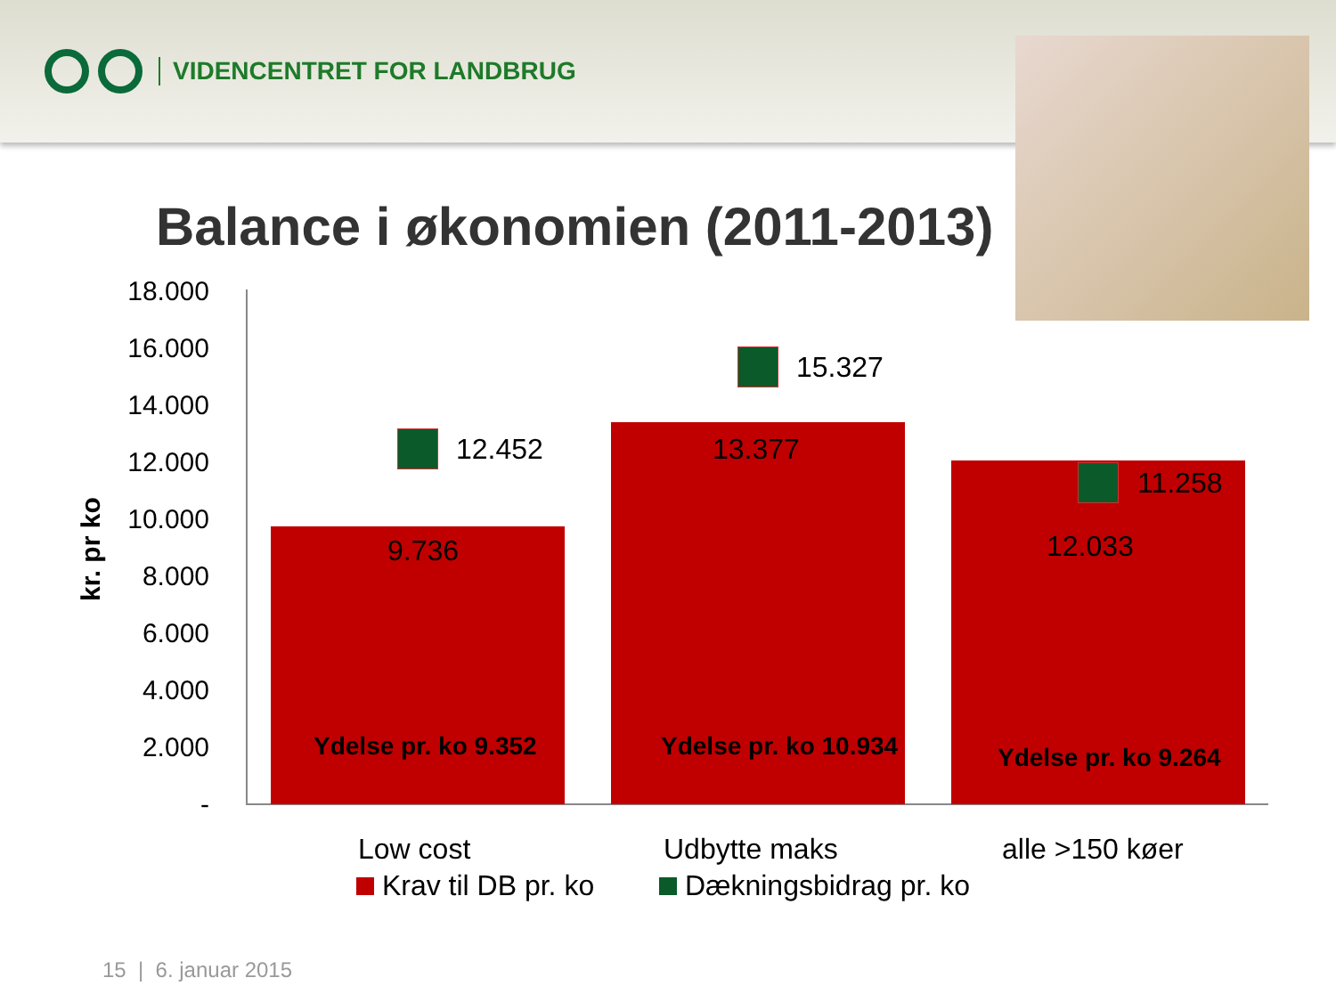VIDENCENTRET FOR LANDBRUG
Balance i økonomien (2011-2013)
18.000
16.000
14.000
12.000
10.000
8.000
6.000
4.000
2.000
-
kr. pr ko
9.736
13.377
12.033
12.452
15.327
11.258
Ydelse pr. ko 9.352 Ydelse pr. ko 10.934 Ydelse pr. ko 9.264
Low cost Udbytte maks alle >150 køer
Krav til DB pr. ko Dækningsbidrag pr. ko
15 | 6. januar 2015